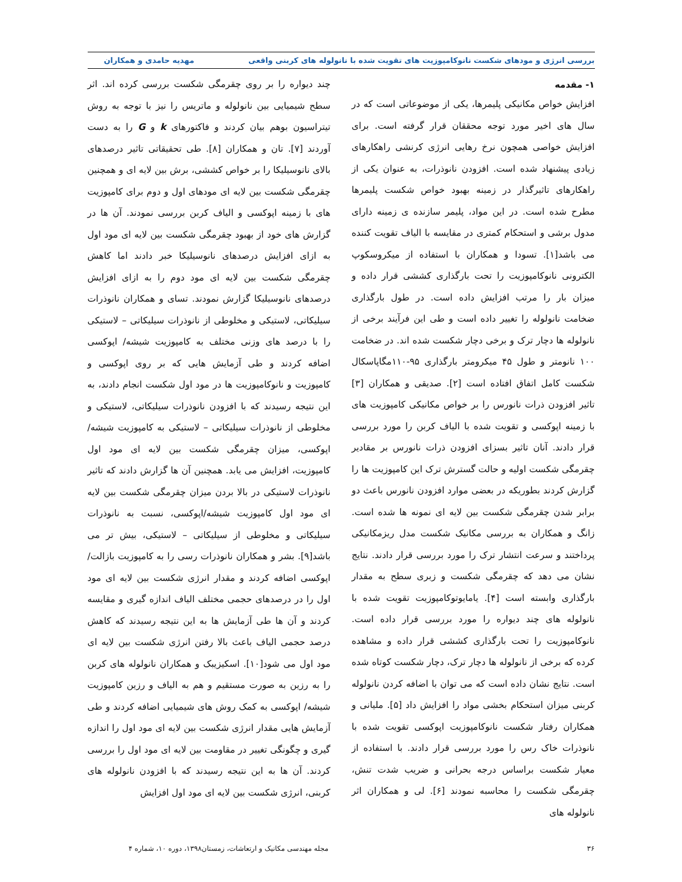بررسی انرژی و مودهای شکست نانوکامپوزیت های تقویت شده با نانولوله های کربنی واقعی مهدیه حامدی و همکاران
۱- مقدمه
افزایش خواص مکانیکی پلیمرها، یکی از موضوعاتی است که در سال های اخیر مورد توجه محققان قرار گرفته است. برای افزایش خواصی همچون نرخ رهایی انرژی کرنشی راهکارهای زیادی پیشنهاد شده است. افزودن نانوذرات، به عنوان یکی از راهکارهای تاثیرگذار در زمینه بهبود خواص شکست پلیمرها مطرح شده است. در این مواد، پلیمر سازنده ی زمینه دارای مدول برشی و استحکام کمتری در مقایسه با الیاف تقویت کننده می باشد[۱]. تسودا و همکاران با استفاده از میکروسکوپ الکترونی نانوکامپوزیت را تحت بارگذاری کششی قرار داده و میزان بار را مرتب افزایش داده است. در طول بارگذاری ضخامت نانولوله را تغییر داده است و طی این فرآیند برخی از نانولوله ها دچار ترک و برخی دچار شکست شده اند. در ضخامت ۱۰۰ نانومتر و طول ۴۵ میکرومتر بارگذاری ۹۵-۱۱۰مگاپاسکال شکست کامل اتفاق افتاده است [۲]. صدیقی و همکاران [۳] تاثیر افزودن ذرات نانورس را بر خواص مکانیکی کامپوزیت های با زمینه اپوکسی و تقویت شده با الیاف کربن را مورد بررسی قرار دادند. آنان تاثیر بسزای افزودن ذرات نانورس بر مقادیر چقرمگی شکست اولیه و حالت گسترش ترک این کامپوزیت ها را گزارش کردند بطوریکه در بعضی موارد افزودن نانورس باعث دو برابر شدن چقرمگی شکست بین لایه ای نمونه ها شده است. زانگ و همکاران به بررسی مکانیک شکست مدل ریزمکانیکی پرداختند و سرعت انتشار ترک را مورد بررسی قرار دادند. نتایج نشان می دهد که چقرمگی شکست و زبری سطح به مقدار بارگذاری وابسته است [۴]. یامایوتوکامپوزیت تقویت شده با نانولوله های چند دیواره را مورد بررسی قرار داده است. نانوکامپوزیت را تحت بارگذاری کششی قرار داده و مشاهده کرده که برخی از نانولوله ها دچار ترک، دچار شکست کوتاه شده است. نتایج نشان داده است که می توان با اضافه کردن نانولوله کربنی میزان استحکام بخشی مواد را افزایش داد [۵]. ملیانی و همکاران رفتار شکست نانوکامپوزیت اپوکسی تقویت شده با نانوذرات خاک رس را مورد بررسی قرار دادند. با استفاده از معیار شکست براساس درجه بحرانی و ضریب شدت تنش، چقرمگی شکست را محاسبه نمودند [۶]. لی و همکاران اثر نانولوله های
چند دیواره را بر روی چقرمگی شکست بررسی کرده اند. اثر سطح شیمیایی بین نانولوله و ماتریس را نیز با توجه به روش تیتراسیون بوهم بیان کردند و فاکتورهای k و G را به دست آوردند [۷]. تان و همکاران [۸]. طی تحقیقاتی تاثیر درصدهای بالای نانوسیلیکا را بر خواص کششی، برش بین لایه ای و همچنین چقرمگی شکست بین لایه ای مودهای اول و دوم برای کامپوزیت های با زمینه اپوکسی و الیاف کربن بررسی نمودند. آن ها در گزارش های خود از بهبود چقرمگی شکست بین لایه ای مود اول به ازای افزایش درصدهای نانوسیلیکا خبر دادند اما کاهش چقرمگی شکست بین لایه ای مود دوم را به ازای افزایش درصدهای نانوسیلیکا گزارش نمودند. تسای و همکاران نانوذرات سیلیکاتی، لاستیکی و مخلوطی از نانوذرات سیلیکاتی – لاستیکی را با درصد های وزنی مختلف به کامپوزیت شیشه/ اپوکسی اضافه کردند و طی آزمایش هایی که بر روی اپوکسی و کامپوزیت و نانوکامپوزیت ها در مود اول شکست انجام دادند، به این نتیجه رسیدند که با افزودن نانوذرات سیلیکاتی، لاستیکی و مخلوطی از نانوذرات سیلیکاتی – لاستیکی به کامپوزیت شیشه/ اپوکسی، میزان چقرمگی شکست بین لایه ای مود اول کامپوزیت، افزایش می یابد. همچنین آن ها گزارش دادند که تاثیر نانوذرات لاستیکی در بالا بردن میزان چقرمگی شکست بین لایه ای مود اول کامپوزیت شیشه/اپوکسی، نسبت به نانوذرات سیلیکاتی و مخلوطی از سیلیکاتی – لاستیکی، بیش تر می باشد[۹]. بشر و همکاران نانوذرات رسی را به کامپوزیت بازالت/اپوکسی اضافه کردند و مقدار انرژی شکست بین لایه ای مود اول را در درصدهای حجمی مختلف الیاف اندازه گیری و مقایسه کردند و آن ها طی آزمایش ها به این نتیجه رسیدند که کاهش درصد حجمی الیاف باعث بالا رفتن انرژی شکست بین لایه ای مود اول می شود[۱۰]. اسکیزیبک و همکاران نانولوله های کربن را به رزین به صورت مستقیم و هم به الیاف و رزین کامپوزیت شیشه/ اپوکسی به کمک روش های شیمیایی اضافه کردند و طی آزمایش هایی مقدار انرژی شکست بین لایه ای مود اول را اندازه گیری و چگونگی تغییر در مقاومت بین لایه ای مود اول را بررسی کردند. آن ها به این نتیجه رسیدند که با افزودن نانولوله های کربنی، انرژی شکست بین لایه ای مود اول افزایش
۳۶ مجله مهندسی مکانیک و ارتعاشات، زمستان۱۳۹۸، دوره ۱۰، شماره ۴